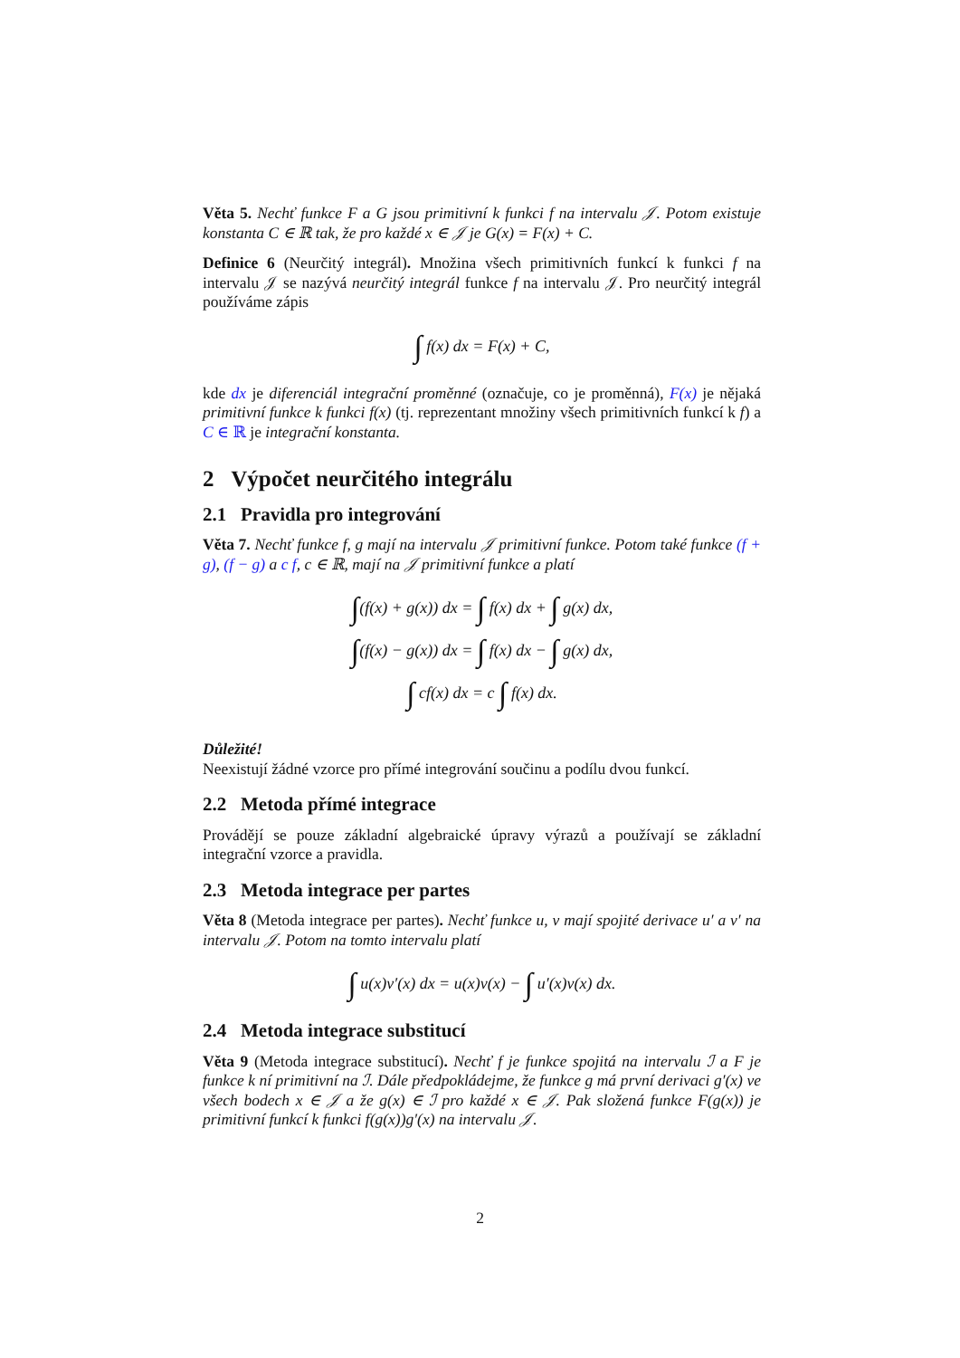Věta 5. Nechť funkce F a G jsou primitivní k funkci f na intervalu 𝒥. Potom existuje konstanta C ∈ ℝ tak, že pro každé x ∈ 𝒥 je G(x) = F(x) + C.
Definice 6 (Neurčitý integrál). Množina všech primitivních funkcí k funkci f na intervalu 𝒥 se nazývá neurčitý integrál funkce f na intervalu 𝒥. Pro neurčitý integrál používáme zápis
∫ f(x) dx = F(x) + C,
kde dx je diferenciál integrační proměnné (označuje, co je proměnná), F(x) je nějaká primitivní funkce k funkci f(x) (tj. reprezentant množiny všech primitivních funkcí k f) a C ∈ ℝ je integrační konstanta.
2 Výpočet neurčitého integrálu
2.1 Pravidla pro integrování
Věta 7. Nechť funkce f, g mají na intervalu 𝒥 primitivní funkce. Potom také funkce (f + g), (f − g) a c f, c ∈ ℝ, mají na 𝒥 primitivní funkce a platí
∫(f(x) + g(x)) dx = ∫ f(x) dx + ∫ g(x) dx,
∫(f(x) − g(x)) dx = ∫ f(x) dx − ∫ g(x) dx,
∫ cf(x) dx = c ∫ f(x) dx.
Důležité!
Neexistují žádné vzorce pro přímé integrování součinu a podílu dvou funkcí.
2.2 Metoda přímé integrace
Provádějí se pouze základní algebraické úpravy výrazů a používají se základní integrační vzorce a pravidla.
2.3 Metoda integrace per partes
Věta 8 (Metoda integrace per partes). Nechť funkce u, v mají spojité derivace u′ a v′ na intervalu 𝒥. Potom na tomto intervalu platí
∫ u(x)v′(x) dx = u(x)v(x) − ∫ u′(x)v(x) dx.
2.4 Metoda integrace substitucí
Věta 9 (Metoda integrace substitucí). Nechť f je funkce spojitá na intervalu ℐ a F je funkce k ní primitivní na ℐ. Dále předpokládejme, že funkce g má první derivaci g′(x) ve všech bodech x ∈ 𝒥 a že g(x) ∈ ℐ pro každé x ∈ 𝒥. Pak složená funkce F(g(x)) je primitivní funkcí k funkci f(g(x))g′(x) na intervalu 𝒥.
2